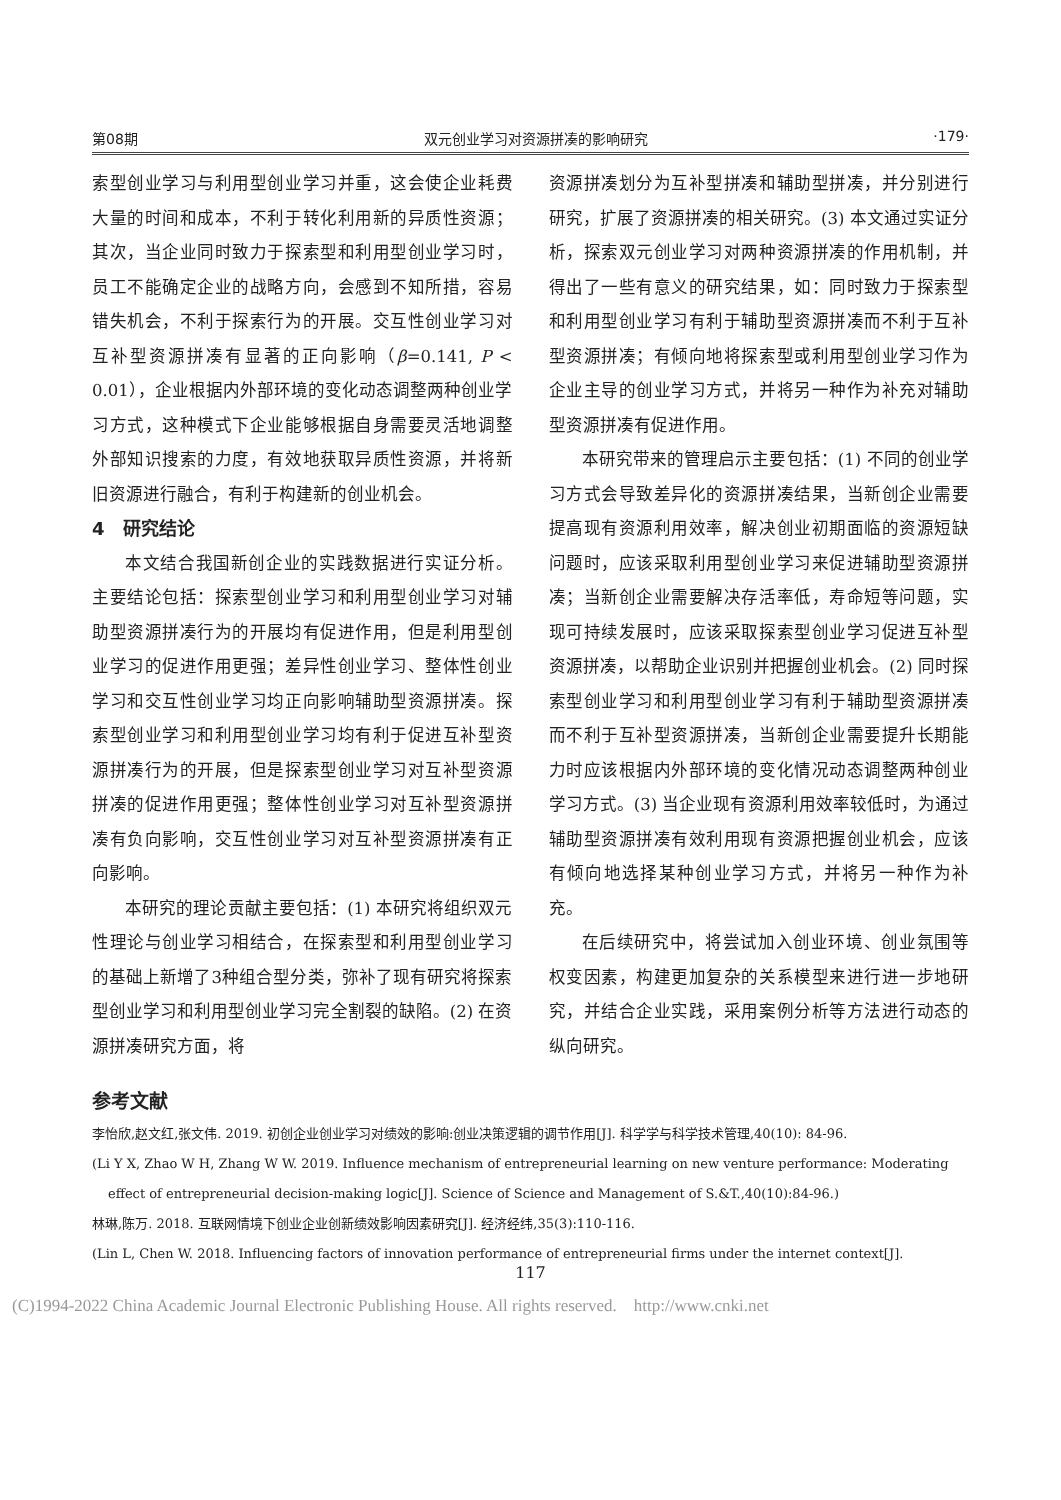第08期 双元创业学习对资源拼凑的影响研究 ·179·
索型创业学习与利用型创业学习并重，这会使企业耗费大量的时间和成本，不利于转化利用新的异质性资源；其次，当企业同时致力于探索型和利用型创业学习时，员工不能确定企业的战略方向，会感到不知所措，容易错失机会，不利于探索行为的开展。交互性创业学习对互补型资源拼凑有显著的正向影响（β=0.141, P < 0.01），企业根据内外部环境的变化动态调整两种创业学习方式，这种模式下企业能够根据自身需要灵活地调整外部知识搜索的力度，有效地获取异质性资源，并将新旧资源进行融合，有利于构建新的创业机会。
4　研究结论
本文结合我国新创企业的实践数据进行实证分析。主要结论包括：探索型创业学习和利用型创业学习对辅助型资源拼凑行为的开展均有促进作用，但是利用型创业学习的促进作用更强；差异性创业学习、整体性创业学习和交互性创业学习均正向影响辅助型资源拼凑。探索型创业学习和利用型创业学习均有利于促进互补型资源拼凑行为的开展，但是探索型创业学习对互补型资源拼凑的促进作用更强；整体性创业学习对互补型资源拼凑有负向影响，交互性创业学习对互补型资源拼凑有正向影响。
本研究的理论贡献主要包括：(1) 本研究将组织双元性理论与创业学习相结合，在探索型和利用型创业学习的基础上新增了3种组合型分类，弥补了现有研究将探索型创业学习和利用型创业学习完全割裂的缺陷。(2) 在资源拼凑研究方面，将
资源拼凑划分为互补型拼凑和辅助型拼凑，并分别进行研究，扩展了资源拼凑的相关研究。(3) 本文通过实证分析，探索双元创业学习对两种资源拼凑的作用机制，并得出了一些有意义的研究结果，如：同时致力于探索型和利用型创业学习有利于辅助型资源拼凑而不利于互补型资源拼凑；有倾向地将探索型或利用型创业学习作为企业主导的创业学习方式，并将另一种作为补充对辅助型资源拼凑有促进作用。
本研究带来的管理启示主要包括：(1) 不同的创业学习方式会导致差异化的资源拼凑结果，当新创企业需要提高现有资源利用效率，解决创业初期面临的资源短缺问题时，应该采取利用型创业学习来促进辅助型资源拼凑；当新创企业需要解决存活率低，寿命短等问题，实现可持续发展时，应该采取探索型创业学习促进互补型资源拼凑，以帮助企业识别并把握创业机会。(2) 同时探索型创业学习和利用型创业学习有利于辅助型资源拼凑而不利于互补型资源拼凑，当新创企业需要提升长期能力时应该根据内外部环境的变化情况动态调整两种创业学习方式。(3) 当企业现有资源利用效率较低时，为通过辅助型资源拼凑有效利用现有资源把握创业机会，应该有倾向地选择某种创业学习方式，并将另一种作为补充。
在后续研究中，将尝试加入创业环境、创业氛围等权变因素，构建更加复杂的关系模型来进行进一步地研究，并结合企业实践，采用案例分析等方法进行动态的纵向研究。
参考文献
李怡欣,赵文红,张文伟. 2019. 初创企业创业学习对绩效的影响:创业决策逻辑的调节作用[J]. 科学学与科学技术管理,40(10): 84-96.
(Li Y X, Zhao W H, Zhang W W. 2019. Influence mechanism of entrepreneurial learning on new venture performance: Moderating effect of entrepreneurial decision-making logic[J]. Science of Science and Management of S.&T.,40(10):84-96.)
林琳,陈万. 2018. 互联网情境下创业企业创新绩效影响因素研究[J]. 经济经纬,35(3):110-116.
(Lin L, Chen W. 2018. Influencing factors of innovation performance of entrepreneurial firms under the internet context[J].
117
(C)1994-2022 China Academic Journal Electronic Publishing House. All rights reserved. http://www.cnki.net